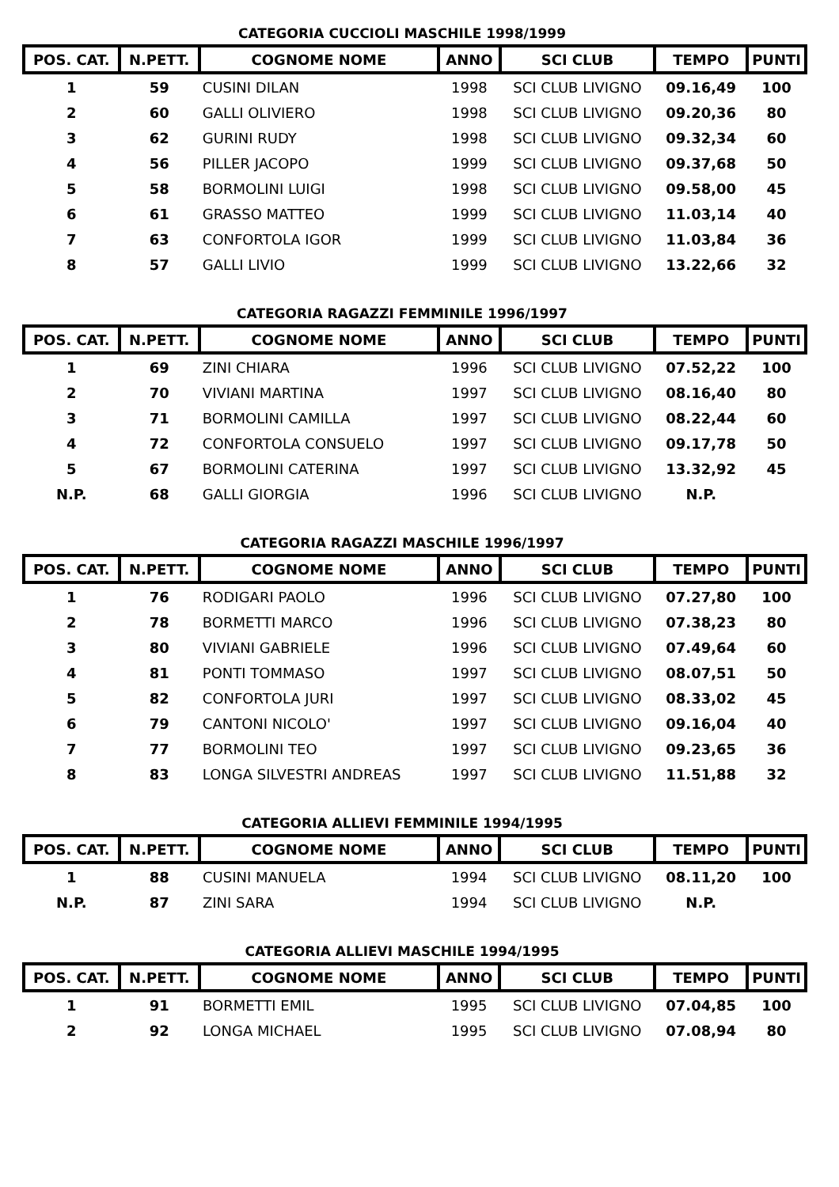CATEGORIA CUCCIOLI MASCHILE 1998/1999
| POS. CAT. | N.PETT. | COGNOME NOME | ANNO | SCI CLUB | TEMPO | PUNTI |
| --- | --- | --- | --- | --- | --- | --- |
| 1 | 59 | CUSINI DILAN | 1998 | SCI CLUB LIVIGNO | 09.16,49 | 100 |
| 2 | 60 | GALLI OLIVIERO | 1998 | SCI CLUB LIVIGNO | 09.20,36 | 80 |
| 3 | 62 | GURINI RUDY | 1998 | SCI CLUB LIVIGNO | 09.32,34 | 60 |
| 4 | 56 | PILLER JACOPO | 1999 | SCI CLUB LIVIGNO | 09.37,68 | 50 |
| 5 | 58 | BORMOLINI LUIGI | 1998 | SCI CLUB LIVIGNO | 09.58,00 | 45 |
| 6 | 61 | GRASSO MATTEO | 1999 | SCI CLUB LIVIGNO | 11.03,14 | 40 |
| 7 | 63 | CONFORTOLA IGOR | 1999 | SCI CLUB LIVIGNO | 11.03,84 | 36 |
| 8 | 57 | GALLI LIVIO | 1999 | SCI CLUB LIVIGNO | 13.22,66 | 32 |
CATEGORIA RAGAZZI FEMMINILE 1996/1997
| POS. CAT. | N.PETT. | COGNOME NOME | ANNO | SCI CLUB | TEMPO | PUNTI |
| --- | --- | --- | --- | --- | --- | --- |
| 1 | 69 | ZINI CHIARA | 1996 | SCI CLUB LIVIGNO | 07.52,22 | 100 |
| 2 | 70 | VIVIANI MARTINA | 1997 | SCI CLUB LIVIGNO | 08.16,40 | 80 |
| 3 | 71 | BORMOLINI CAMILLA | 1997 | SCI CLUB LIVIGNO | 08.22,44 | 60 |
| 4 | 72 | CONFORTOLA CONSUELO | 1997 | SCI CLUB LIVIGNO | 09.17,78 | 50 |
| 5 | 67 | BORMOLINI CATERINA | 1997 | SCI CLUB LIVIGNO | 13.32,92 | 45 |
| N.P. | 68 | GALLI GIORGIA | 1996 | SCI CLUB LIVIGNO | N.P. | |
CATEGORIA RAGAZZI MASCHILE 1996/1997
| POS. CAT. | N.PETT. | COGNOME NOME | ANNO | SCI CLUB | TEMPO | PUNTI |
| --- | --- | --- | --- | --- | --- | --- |
| 1 | 76 | RODIGARI PAOLO | 1996 | SCI CLUB LIVIGNO | 07.27,80 | 100 |
| 2 | 78 | BORMETTI MARCO | 1996 | SCI CLUB LIVIGNO | 07.38,23 | 80 |
| 3 | 80 | VIVIANI GABRIELE | 1996 | SCI CLUB LIVIGNO | 07.49,64 | 60 |
| 4 | 81 | PONTI TOMMASO | 1997 | SCI CLUB LIVIGNO | 08.07,51 | 50 |
| 5 | 82 | CONFORTOLA JURI | 1997 | SCI CLUB LIVIGNO | 08.33,02 | 45 |
| 6 | 79 | CANTONI NICOLO' | 1997 | SCI CLUB LIVIGNO | 09.16,04 | 40 |
| 7 | 77 | BORMOLINI TEO | 1997 | SCI CLUB LIVIGNO | 09.23,65 | 36 |
| 8 | 83 | LONGA SILVESTRI ANDREAS | 1997 | SCI CLUB LIVIGNO | 11.51,88 | 32 |
CATEGORIA ALLIEVI FEMMINILE 1994/1995
| POS. CAT. | N.PETT. | COGNOME NOME | ANNO | SCI CLUB | TEMPO | PUNTI |
| --- | --- | --- | --- | --- | --- | --- |
| 1 | 88 | CUSINI MANUELA | 1994 | SCI CLUB LIVIGNO | 08.11,20 | 100 |
| N.P. | 87 | ZINI SARA | 1994 | SCI CLUB LIVIGNO | N.P. | |
CATEGORIA ALLIEVI MASCHILE 1994/1995
| POS. CAT. | N.PETT. | COGNOME NOME | ANNO | SCI CLUB | TEMPO | PUNTI |
| --- | --- | --- | --- | --- | --- | --- |
| 1 | 91 | BORMETTI EMIL | 1995 | SCI CLUB LIVIGNO | 07.04,85 | 100 |
| 2 | 92 | LONGA MICHAEL | 1995 | SCI CLUB LIVIGNO | 07.08,94 | 80 |